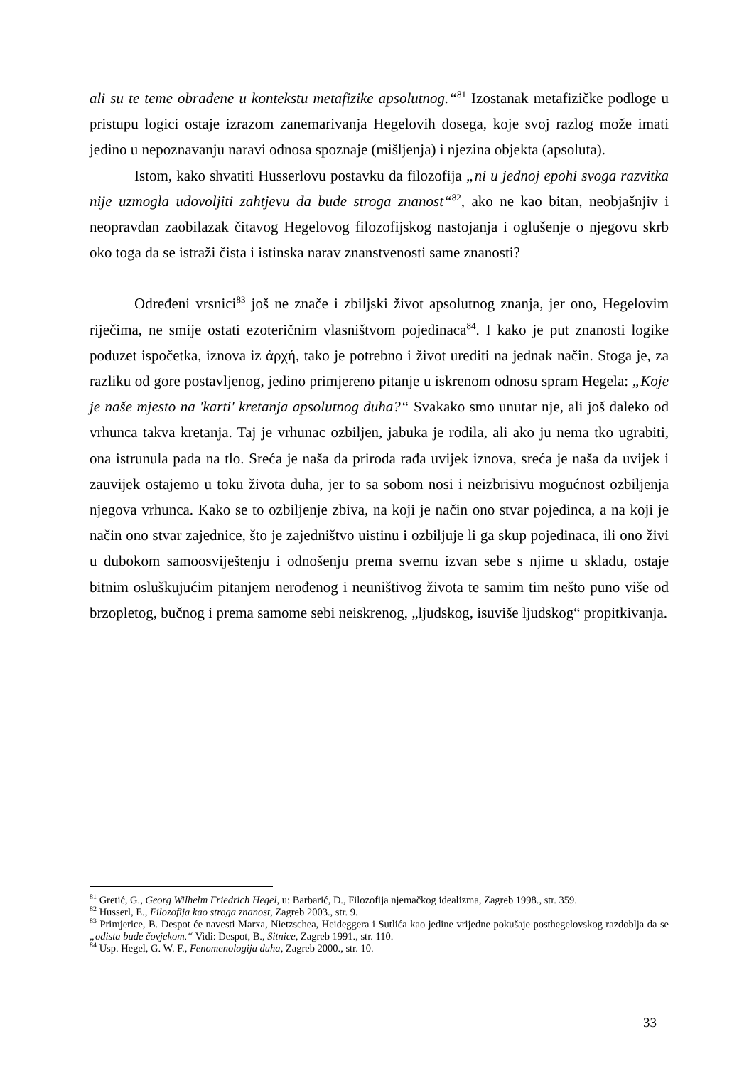ali su te teme obrađene u kontekstu metafizike apsolutnog.“<sup>81</sup> Izostanak metafizičke podloge u pristupu logici ostaje izrazom zanemarivanja Hegelovih dosega, koje svoj razlog može imati jedino u nepoznavanju naravi odnosa spoznaje (mišljenja) i njezina objekta (apsoluta).
Istom, kako shvatiti Husserlovu postavku da filozofija „ni u jednoj epohi svoga razvitka nije uzmogla udovoljiti zahtjevu da bude stroga znanost“<sup>82</sup>, ako ne kao bitan, neobjašnjiv i neopravdan zaobilazak čitavog Hegelovog filozofijskog nastojanja i oglušenje o njegovu skrb oko toga da se istraži čista i istinska narav znanstvenosti same znanosti?
Određeni vrsnici<sup>83</sup> još ne znače i zbiljski život apsolutnog znanja, jer ono, Hegelovim riječima, ne smije ostati ezoteričnim vlasništvom pojedinaca<sup>84</sup>. I kako je put znanosti logike poduzet ispočetka, iznova iz ἀρχή, tako je potrebno i život urediti na jednak način. Stoga je, za razliku od gore postavljenog, jedino primjereno pitanje u iskrenom odnosu spram Hegela: „Koje je naše mjesto na 'karti' kretanja apsolutnog duha?“ Svakako smo unutar nje, ali još daleko od vrhunca takva kretanja. Taj je vrhunac ozbiljen, jabuka je rodila, ali ako ju nema tko ugrabiti, ona istrunula pada na tlo. Sreća je naša da priroda rađa uvijek iznova, sreća je naša da uvijek i zauvijek ostajemo u toku života duha, jer to sa sobom nosi i neizbrisivu mogućnost ozbiljenja njegova vrhunca. Kako se to ozbiljenje zbiva, na koji je način ono stvar pojedinca, a na koji je način ono stvar zajednice, što je zajedništvo uistinu i ozbiljuje li ga skup pojedinaca, ili ono živi u dubokom samoosviještenju i odnošenju prema svemu izvan sebe s njime u skladu, ostaje bitnim osluškujućim pitanjem nerođenog i neuništivog života te samim tim nešto puno više od brzopletog, bučnog i prema samome sebi neiskrenog, „ljudskog, isuviše ljudskog“ propitkivanja.
<sup>81</sup> Gretić, G., Georg Wilhelm Friedrich Hegel, u: Barbarić, D., Filozofija njemačkog idealizma, Zagreb 1998., str. 359.
<sup>82</sup> Husserl, E., Filozofija kao stroga znanost, Zagreb 2003., str. 9.
<sup>83</sup> Primjerice, B. Despot će navesti Marxa, Nietzschea, Heideggera i Sutlića kao jedine vrijedne pokušaje posthegelovskog razdoblja da se „odista bude čovjekom.“ Vidi: Despot, B., Sitnice, Zagreb 1991., str. 110.
<sup>84</sup> Usp. Hegel, G. W. F., Fenomenologija duha, Zagreb 2000., str. 10.
33